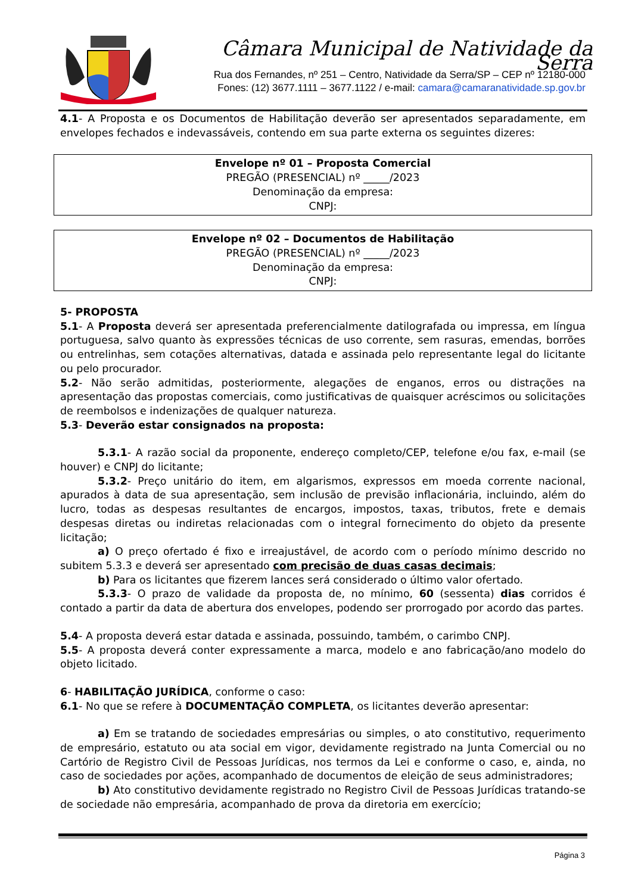Câmara Municipal de Natividade da Serra
Rua dos Fernandes, nº 251 – Centro, Natividade da Serra/SP – CEP nº 12180-000
Fones: (12) 3677.1111 – 3677.1122 / e-mail: camara@camaranatividade.sp.gov.br
4.1- A Proposta e os Documentos de Habilitação deverão ser apresentados separadamente, em envelopes fechados e indevassáveis, contendo em sua parte externa os seguintes dizeres:
Envelope nº 01 – Proposta Comercial
PREGÃO (PRESENCIAL) nº _____/2023
Denominação da empresa:
CNPJ:
Envelope nº 02 – Documentos de Habilitação
PREGÃO (PRESENCIAL) nº _____/2023
Denominação da empresa:
CNPJ:
5- PROPOSTA
5.1- A Proposta deverá ser apresentada preferencialmente datilografada ou impressa, em língua portuguesa, salvo quanto às expressões técnicas de uso corrente, sem rasuras, emendas, borrões ou entrelinhas, sem cotações alternativas, datada e assinada pelo representante legal do licitante ou pelo procurador.
5.2- Não serão admitidas, posteriormente, alegações de enganos, erros ou distrações na apresentação das propostas comerciais, como justificativas de quaisquer acréscimos ou solicitações de reembolsos e indenizações de qualquer natureza.
5.3- Deverão estar consignados na proposta:
5.3.1- A razão social da proponente, endereço completo/CEP, telefone e/ou fax, e-mail (se houver) e CNPJ do licitante;
5.3.2- Preço unitário do item, em algarismos, expressos em moeda corrente nacional, apurados à data de sua apresentação, sem inclusão de previsão inflacionária, incluindo, além do lucro, todas as despesas resultantes de encargos, impostos, taxas, tributos, frete e demais despesas diretas ou indiretas relacionadas com o integral fornecimento do objeto da presente licitação;
a) O preço ofertado é fixo e irreajustável, de acordo com o período mínimo descrido no subitem 5.3.3 e deverá ser apresentado com precisão de duas casas decimais;
b) Para os licitantes que fizerem lances será considerado o último valor ofertado.
5.3.3- O prazo de validade da proposta de, no mínimo, 60 (sessenta) dias corridos é contado a partir da data de abertura dos envelopes, podendo ser prorrogado por acordo das partes.
5.4- A proposta deverá estar datada e assinada, possuindo, também, o carimbo CNPJ.
5.5- A proposta deverá conter expressamente a marca, modelo e ano fabricação/ano modelo do objeto licitado.
6- HABILITAÇÃO JURÍDICA, conforme o caso:
6.1- No que se refere à DOCUMENTAÇÃO COMPLETA, os licitantes deverão apresentar:
a) Em se tratando de sociedades empresárias ou simples, o ato constitutivo, requerimento de empresário, estatuto ou ata social em vigor, devidamente registrado na Junta Comercial ou no Cartório de Registro Civil de Pessoas Jurídicas, nos termos da Lei e conforme o caso, e, ainda, no caso de sociedades por ações, acompanhado de documentos de eleição de seus administradores;
b) Ato constitutivo devidamente registrado no Registro Civil de Pessoas Jurídicas tratando-se de sociedade não empresária, acompanhado de prova da diretoria em exercício;
Página 3